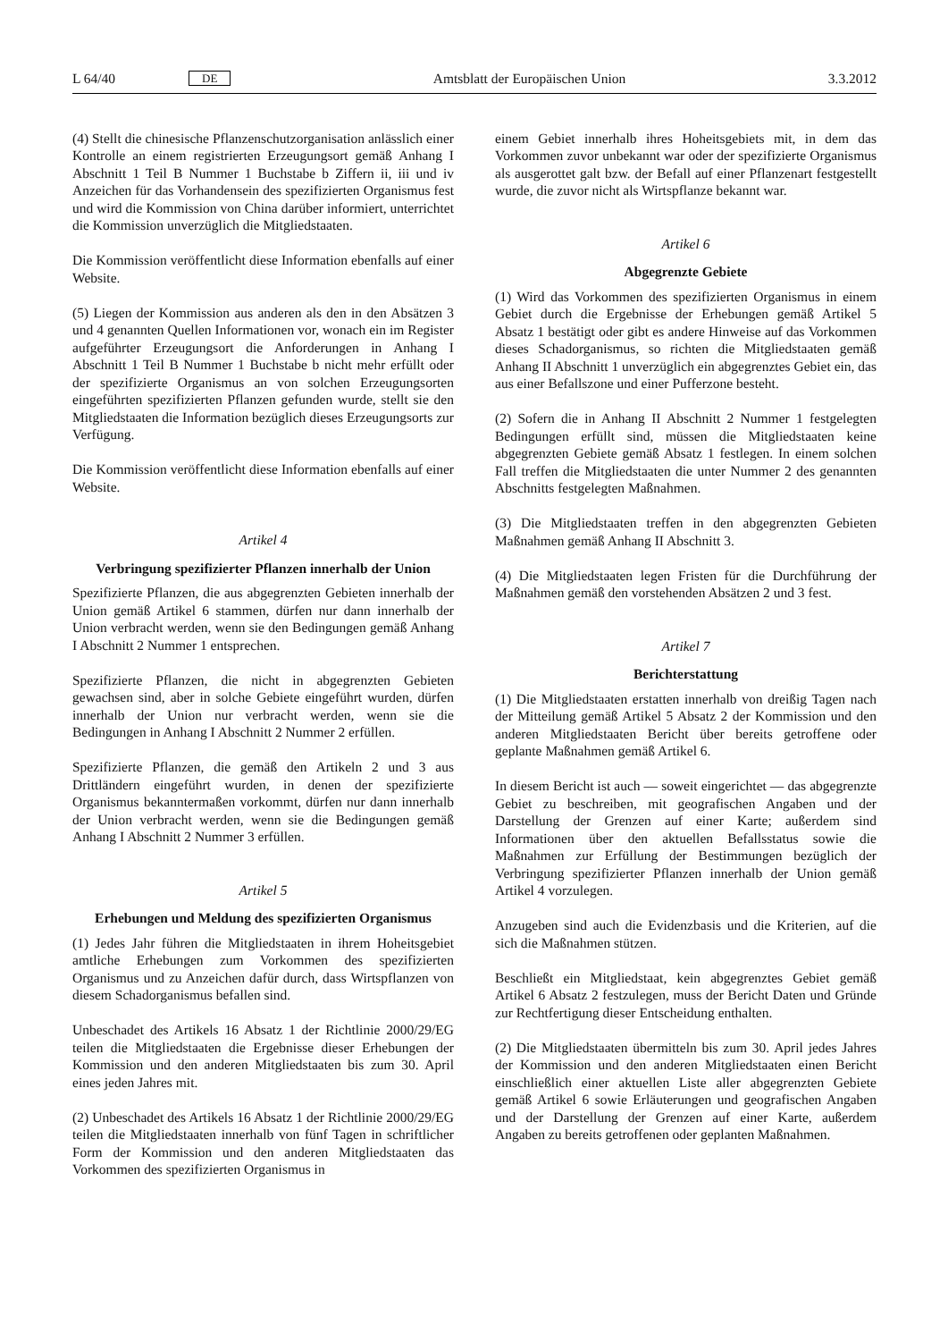L 64/40 DE Amtsblatt der Europäischen Union 3.3.2012
(4) Stellt die chinesische Pflanzenschutzorganisation anlässlich einer Kontrolle an einem registrierten Erzeugungsort gemäß Anhang I Abschnitt 1 Teil B Nummer 1 Buchstabe b Ziffern ii, iii und iv Anzeichen für das Vorhandensein des spezifizierten Organismus fest und wird die Kommission von China darüber informiert, unterrichtet die Kommission unverzüglich die Mitgliedstaaten.
Die Kommission veröffentlicht diese Information ebenfalls auf einer Website.
(5) Liegen der Kommission aus anderen als den in den Absätzen 3 und 4 genannten Quellen Informationen vor, wonach ein im Register aufgeführter Erzeugungsort die Anforderungen in Anhang I Abschnitt 1 Teil B Nummer 1 Buchstabe b nicht mehr erfüllt oder der spezifizierte Organismus an von solchen Erzeugungsorten eingeführten spezifizierten Pflanzen gefunden wurde, stellt sie den Mitgliedstaaten die Information bezüglich dieses Erzeugungsorts zur Verfügung.
Die Kommission veröffentlicht diese Information ebenfalls auf einer Website.
Artikel 4
Verbringung spezifizierter Pflanzen innerhalb der Union
Spezifizierte Pflanzen, die aus abgegrenzten Gebieten innerhalb der Union gemäß Artikel 6 stammen, dürfen nur dann innerhalb der Union verbracht werden, wenn sie den Bedingungen gemäß Anhang I Abschnitt 2 Nummer 1 entsprechen.
Spezifizierte Pflanzen, die nicht in abgegrenzten Gebieten gewachsen sind, aber in solche Gebiete eingeführt wurden, dürfen innerhalb der Union nur verbracht werden, wenn sie die Bedingungen in Anhang I Abschnitt 2 Nummer 2 erfüllen.
Spezifizierte Pflanzen, die gemäß den Artikeln 2 und 3 aus Drittländern eingeführt wurden, in denen der spezifizierte Organismus bekanntermaßen vorkommt, dürfen nur dann innerhalb der Union verbracht werden, wenn sie die Bedingungen gemäß Anhang I Abschnitt 2 Nummer 3 erfüllen.
Artikel 5
Erhebungen und Meldung des spezifizierten Organismus
(1) Jedes Jahr führen die Mitgliedstaaten in ihrem Hoheitsgebiet amtliche Erhebungen zum Vorkommen des spezifizierten Organismus und zu Anzeichen dafür durch, dass Wirtspflanzen von diesem Schadorganismus befallen sind.
Unbeschadet des Artikels 16 Absatz 1 der Richtlinie 2000/29/EG teilen die Mitgliedstaaten die Ergebnisse dieser Erhebungen der Kommission und den anderen Mitgliedstaaten bis zum 30. April eines jeden Jahres mit.
(2) Unbeschadet des Artikels 16 Absatz 1 der Richtlinie 2000/29/EG teilen die Mitgliedstaaten innerhalb von fünf Tagen in schriftlicher Form der Kommission und den anderen Mitgliedstaaten das Vorkommen des spezifizierten Organismus in
einem Gebiet innerhalb ihres Hoheitsgebiets mit, in dem das Vorkommen zuvor unbekannt war oder der spezifizierte Organismus als ausgerottet galt bzw. der Befall auf einer Pflanzenart festgestellt wurde, die zuvor nicht als Wirtspflanze bekannt war.
Artikel 6
Abgegrenzte Gebiete
(1) Wird das Vorkommen des spezifizierten Organismus in einem Gebiet durch die Ergebnisse der Erhebungen gemäß Artikel 5 Absatz 1 bestätigt oder gibt es andere Hinweise auf das Vorkommen dieses Schadorganismus, so richten die Mitgliedstaaten gemäß Anhang II Abschnitt 1 unverzüglich ein abgegrenztes Gebiet ein, das aus einer Befallszone und einer Pufferzone besteht.
(2) Sofern die in Anhang II Abschnitt 2 Nummer 1 festgelegten Bedingungen erfüllt sind, müssen die Mitgliedstaaten keine abgegrenzten Gebiete gemäß Absatz 1 festlegen. In einem solchen Fall treffen die Mitgliedstaaten die unter Nummer 2 des genannten Abschnitts festgelegten Maßnahmen.
(3) Die Mitgliedstaaten treffen in den abgegrenzten Gebieten Maßnahmen gemäß Anhang II Abschnitt 3.
(4) Die Mitgliedstaaten legen Fristen für die Durchführung der Maßnahmen gemäß den vorstehenden Absätzen 2 und 3 fest.
Artikel 7
Berichterstattung
(1) Die Mitgliedstaaten erstatten innerhalb von dreißig Tagen nach der Mitteilung gemäß Artikel 5 Absatz 2 der Kommission und den anderen Mitgliedstaaten Bericht über bereits getroffene oder geplante Maßnahmen gemäß Artikel 6.
In diesem Bericht ist auch — soweit eingerichtet — das abgegrenzte Gebiet zu beschreiben, mit geografischen Angaben und der Darstellung der Grenzen auf einer Karte; außerdem sind Informationen über den aktuellen Befallsstatus sowie die Maßnahmen zur Erfüllung der Bestimmungen bezüglich der Verbringung spezifizierter Pflanzen innerhalb der Union gemäß Artikel 4 vorzulegen.
Anzugeben sind auch die Evidenzbasis und die Kriterien, auf die sich die Maßnahmen stützen.
Beschließt ein Mitgliedstaat, kein abgegrenztes Gebiet gemäß Artikel 6 Absatz 2 festzulegen, muss der Bericht Daten und Gründe zur Rechtfertigung dieser Entscheidung enthalten.
(2) Die Mitgliedstaaten übermitteln bis zum 30. April jedes Jahres der Kommission und den anderen Mitgliedstaaten einen Bericht einschließlich einer aktuellen Liste aller abgegrenzten Gebiete gemäß Artikel 6 sowie Erläuterungen und geografischen Angaben und der Darstellung der Grenzen auf einer Karte, außerdem Angaben zu bereits getroffenen oder geplanten Maßnahmen.